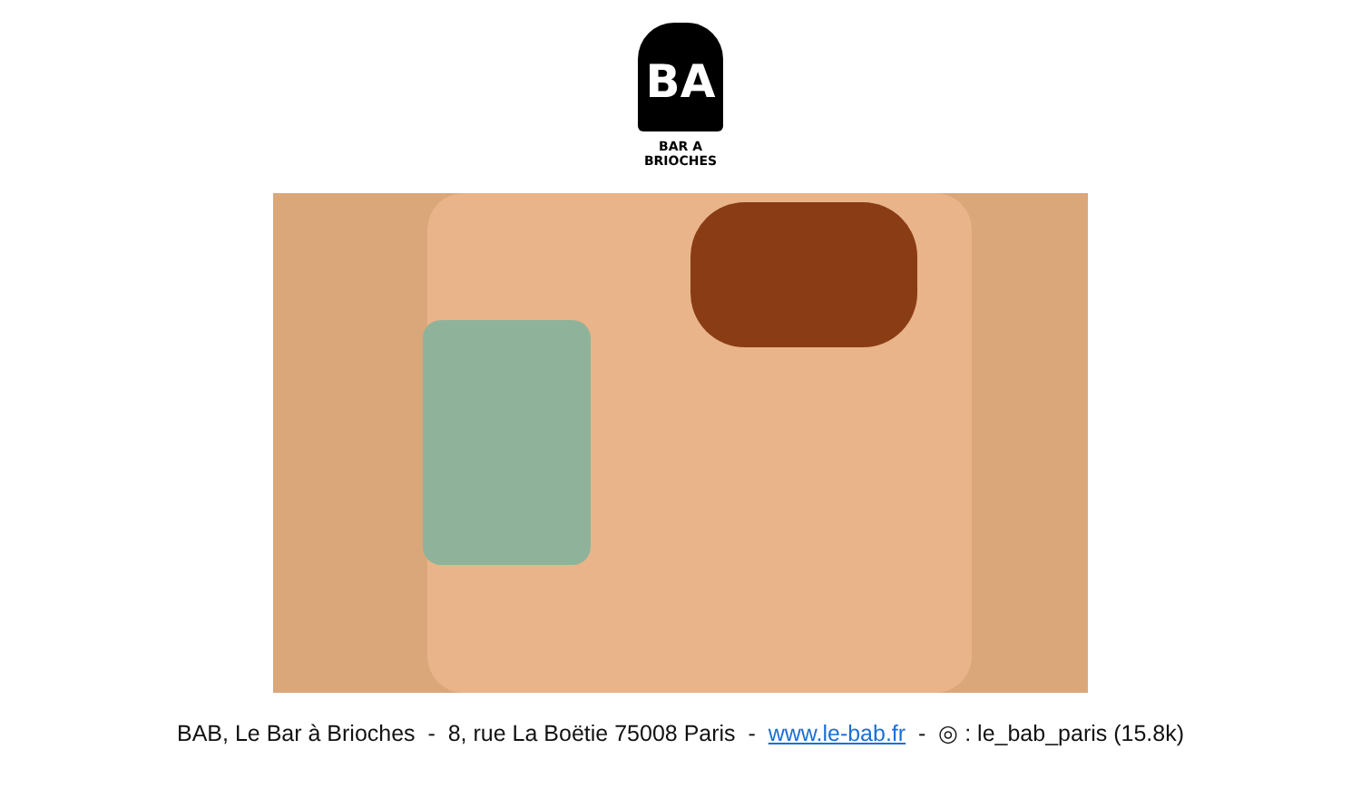BA
BAR A BRIOCHES
BAB, Le Bar à Brioches - 8, rue La Boëtie 75008 Paris - www.le-bab.fr - ◎ : le_bab_paris (15.8k)